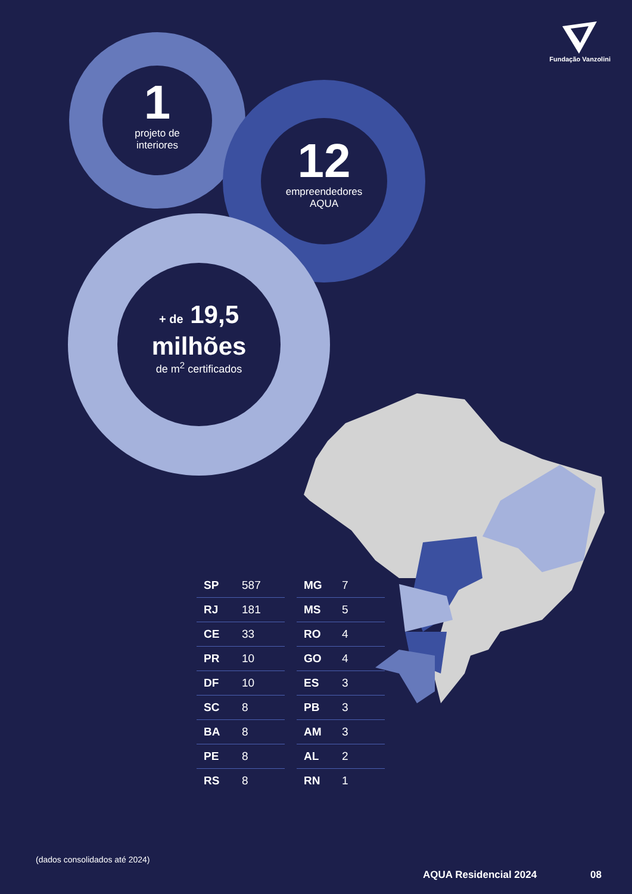Fundação Vanzolini
1
projeto de
interiores
12
empreendedores
AQUA
+ de 19,5
milhões
de m<sup>2</sup> certificados
| SP | 587 |
| RJ | 181 |
| CE | 33 |
| PR | 10 |
| DF | 10 |
| SC | 8 |
| BA | 8 |
| PE | 8 |
| RS | 8 |
| MG | 7 |
| MS | 5 |
| RO | 4 |
| GO | 4 |
| ES | 3 |
| PB | 3 |
| AM | 3 |
| AL | 2 |
| RN | 1 |
(dados consolidados até 2024)
AQUA Residencial 2024 08